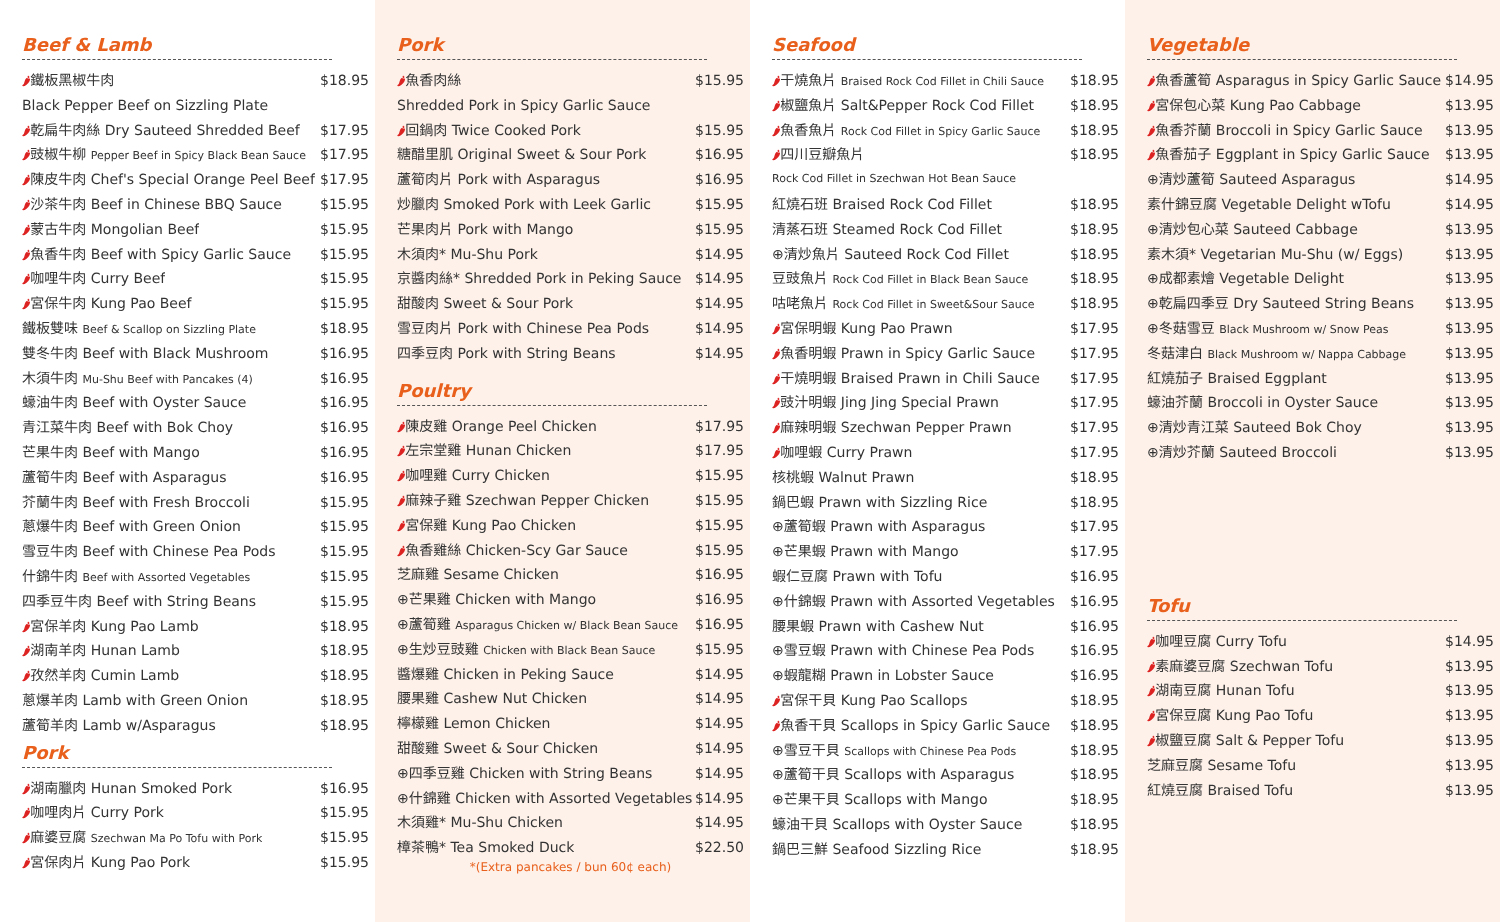Beef & Lamb
🌶鐵板黑椒牛肉 $18.95
Black Pepper Beef on Sizzling Plate
🌶乾扁牛肉絲 Dry Sauteed Shredded Beef $17.95
🌶豉椒牛柳 Pepper Beef in Spicy Black Bean Sauce $17.95
🌶陳皮牛肉 Chef's Special Orange Peel Beef $17.95
🌶沙茶牛肉 Beef in Chinese BBQ Sauce $15.95
🌶蒙古牛肉 Mongolian Beef $15.95
🌶魚香牛肉 Beef with Spicy Garlic Sauce $15.95
🌶咖哩牛肉 Curry Beef $15.95
🌶宮保牛肉 Kung Pao Beef $15.95
鐵板雙味 Beef & Scallop on Sizzling Plate $18.95
雙冬牛肉 Beef with Black Mushroom $16.95
木須牛肉 Mu-Shu Beef with Pancakes (4) $16.95
蠔油牛肉 Beef with Oyster Sauce $16.95
青江菜牛肉 Beef with Bok Choy $16.95
芒果牛肉 Beef with Mango $16.95
蘆筍牛肉 Beef with Asparagus $16.95
芥蘭牛肉 Beef with Fresh Broccoli $15.95
蔥爆牛肉 Beef with Green Onion $15.95
雪豆牛肉 Beef with Chinese Pea Pods $15.95
什錦牛肉 Beef with Assorted Vegetables $15.95
四季豆牛肉 Beef with String Beans $15.95
🌶宮保羊肉 Kung Pao Lamb $18.95
🌶湖南羊肉 Hunan Lamb $18.95
🌶孜然羊肉 Cumin Lamb $18.95
蔥爆羊肉 Lamb with Green Onion $18.95
蘆筍羊肉 Lamb w/Asparagus $18.95
Pork
🌶湖南臘肉 Hunan Smoked Pork $16.95
🌶咖哩肉片 Curry Pork $15.95
🌶麻婆豆腐 Szechwan Ma Po Tofu with Pork $15.95
🌶宮保肉片 Kung Pao Pork $15.95
Pork
🌶魚香肉絲 $15.95
Shredded Pork in Spicy Garlic Sauce
🌶回鍋肉 Twice Cooked Pork $15.95
糖醋里肌 Original Sweet & Sour Pork $16.95
蘆筍肉片 Pork with Asparagus $16.95
炒臘肉 Smoked Pork with Leek Garlic $15.95
芒果肉片 Pork with Mango $15.95
木須肉* Mu-Shu Pork $14.95
京醬肉絲* Shredded Pork in Peking Sauce $14.95
甜酸肉 Sweet & Sour Pork $14.95
雪豆肉片 Pork with Chinese Pea Pods $14.95
四季豆肉 Pork with String Beans $14.95
Poultry
🌶陳皮雞 Orange Peel Chicken $17.95
🌶左宗堂雞 Hunan Chicken $17.95
🌶咖哩雞 Curry Chicken $15.95
🌶麻辣子雞 Szechwan Pepper Chicken $15.95
🌶宮保雞 Kung Pao Chicken $15.95
🌶魚香雞絲 Chicken-Scy Gar Sauce $15.95
芝麻雞 Sesame Chicken $16.95
⊕芒果雞 Chicken with Mango $16.95
⊕蘆筍雞 Asparagus Chicken w/ Black Bean Sauce $16.95
⊕生炒豆豉雞 Chicken with Black Bean Sauce $15.95
醬爆雞 Chicken in Peking Sauce $14.95
腰果雞 Cashew Nut Chicken $14.95
檸檬雞 Lemon Chicken $14.95
甜酸雞 Sweet & Sour Chicken $14.95
⊕四季豆雞 Chicken with String Beans $14.95
⊕什錦雞 Chicken with Assorted Vegetables $14.95
木須雞* Mu-Shu Chicken $14.95
樟茶鴨* Tea Smoked Duck $22.50
*(Extra pancakes / bun 60¢ each)
Seafood
🌶干燒魚片 Braised Rock Cod Fillet in Chili Sauce $18.95
🌶椒鹽魚片 Salt&Pepper Rock Cod Fillet $18.95
🌶魚香魚片 Rock Cod Fillet in Spicy Garlic Sauce $18.95
🌶四川豆瓣魚片 $18.95
Rock Cod Fillet in Szechwan Hot Bean Sauce
紅燒石班 Braised Rock Cod Fillet $18.95
清蒸石班 Steamed Rock Cod Fillet $18.95
⊕清炒魚片 Sauteed Rock Cod Fillet $18.95
豆豉魚片 Rock Cod Fillet in Black Bean Sauce $18.95
咕咾魚片 Rock Cod Fillet in Sweet&Sour Sauce $18.95
🌶宮保明蝦 Kung Pao Prawn $17.95
🌶魚香明蝦 Prawn in Spicy Garlic Sauce $17.95
🌶干燒明蝦 Braised Prawn in Chili Sauce $17.95
🌶豉汁明蝦 Jing Jing Special Prawn $17.95
🌶麻辣明蝦 Szechwan Pepper Prawn $17.95
🌶咖哩蝦 Curry Prawn $17.95
核桃蝦 Walnut Prawn $18.95
鍋巴蝦 Prawn with Sizzling Rice $18.95
⊕蘆筍蝦 Prawn with Asparagus $17.95
⊕芒果蝦 Prawn with Mango $17.95
蝦仁豆腐 Prawn with Tofu $16.95
⊕什錦蝦 Prawn with Assorted Vegetables $16.95
腰果蝦 Prawn with Cashew Nut $16.95
⊕雪豆蝦 Prawn with Chinese Pea Pods $16.95
⊕蝦龍糊 Prawn in Lobster Sauce $16.95
🌶宮保干貝 Kung Pao Scallops $18.95
🌶魚香干貝 Scallops in Spicy Garlic Sauce $18.95
⊕雪豆干貝 Scallops with Chinese Pea Pods $18.95
⊕蘆筍干貝 Scallops with Asparagus $18.95
⊕芒果干貝 Scallops with Mango $18.95
蠔油干貝 Scallops with Oyster Sauce $18.95
鍋巴三鮮 Seafood Sizzling Rice $18.95
Vegetable
🌶魚香蘆筍 Asparagus in Spicy Garlic Sauce $14.95
🌶宮保包心菜 Kung Pao Cabbage $13.95
🌶魚香芥蘭 Broccoli in Spicy Garlic Sauce $13.95
🌶魚香茄子 Eggplant in Spicy Garlic Sauce $13.95
⊕清炒蘆筍 Sauteed Asparagus $14.95
素什錦豆腐 Vegetable Delight wTofu $14.95
⊕清炒包心菜 Sauteed Cabbage $13.95
素木須* Vegetarian Mu-Shu (w/ Eggs) $13.95
⊕成都素燴 Vegetable Delight $13.95
⊕乾扁四季豆 Dry Sauteed String Beans $13.95
⊕冬菇雪豆 Black Mushroom w/ Snow Peas $13.95
冬菇津白 Black Mushroom w/ Nappa Cabbage $13.95
紅燒茄子 Braised Eggplant $13.95
蠔油芥蘭 Broccoli in Oyster Sauce $13.95
⊕清炒青江菜 Sauteed Bok Choy $13.95
⊕清炒芥蘭 Sauteed Broccoli $13.95
Tofu
🌶咖哩豆腐 Curry Tofu $14.95
🌶素麻婆豆腐 Szechwan Tofu $13.95
🌶湖南豆腐 Hunan Tofu $13.95
🌶宮保豆腐 Kung Pao Tofu $13.95
🌶椒鹽豆腐 Salt & Pepper Tofu $13.95
芝麻豆腐 Sesame Tofu $13.95
紅燒豆腐 Braised Tofu $13.95